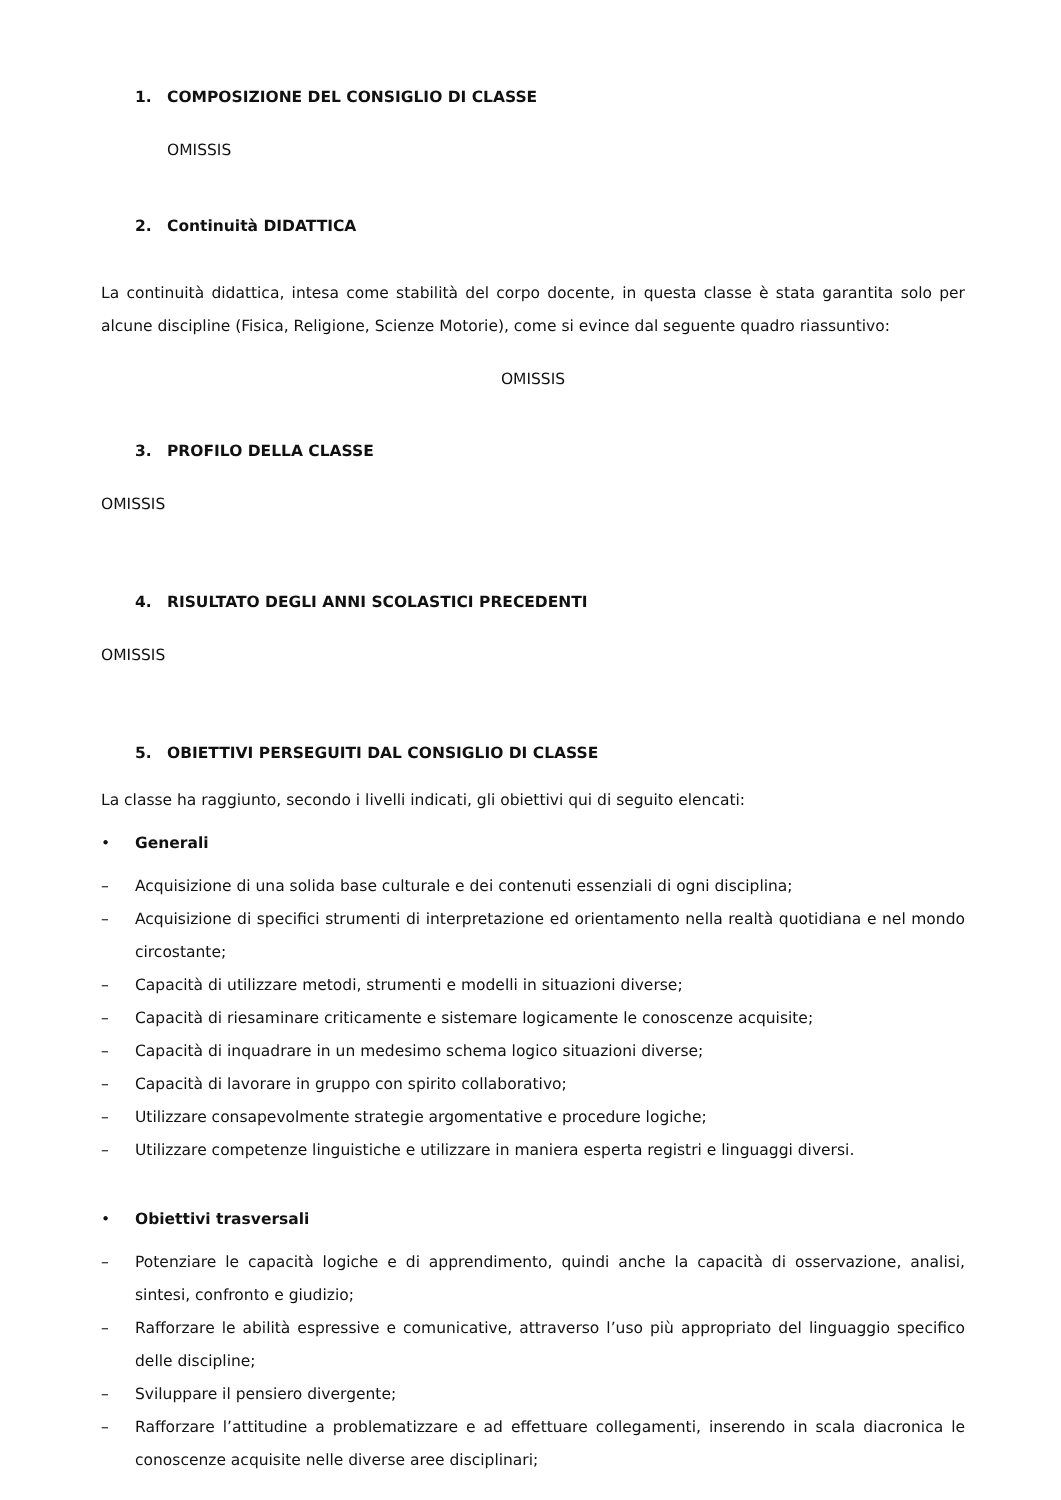1. COMPOSIZIONE DEL CONSIGLIO DI CLASSE
OMISSIS
2. Continuità DIDATTICA
La continuità didattica, intesa come stabilità del corpo docente, in questa classe è stata garantita solo per alcune discipline (Fisica, Religione, Scienze Motorie), come si evince dal seguente quadro riassuntivo:
OMISSIS
3. PROFILO DELLA CLASSE
OMISSIS
4. RISULTATO DEGLI ANNI SCOLASTICI PRECEDENTI
OMISSIS
5. OBIETTIVI PERSEGUITI DAL CONSIGLIO DI CLASSE
La classe ha raggiunto, secondo i livelli indicati, gli obiettivi qui di seguito elencati:
• Generali
– Acquisizione di una solida base culturale e dei contenuti essenziali di ogni disciplina;
– Acquisizione di specifici strumenti di interpretazione ed orientamento nella realtà quotidiana e nel mondo circostante;
– Capacità di utilizzare metodi, strumenti e modelli in situazioni diverse;
– Capacità di riesaminare criticamente e sistemare logicamente le conoscenze acquisite;
– Capacità di inquadrare in un medesimo schema logico situazioni diverse;
– Capacità di lavorare in gruppo con spirito collaborativo;
– Utilizzare consapevolmente strategie argomentative e procedure logiche;
– Utilizzare competenze linguistiche e utilizzare in maniera esperta registri e linguaggi diversi.
• Obiettivi trasversali
– Potenziare le capacità logiche e di apprendimento, quindi anche la capacità di osservazione, analisi, sintesi, confronto e giudizio;
– Rafforzare le abilità espressive e comunicative, attraverso l’uso più appropriato del linguaggio specifico delle discipline;
– Sviluppare il pensiero divergente;
– Rafforzare l’attitudine a problematizzare e ad effettuare collegamenti, inserendo in scala diacronica le conoscenze acquisite nelle diverse aree disciplinari;